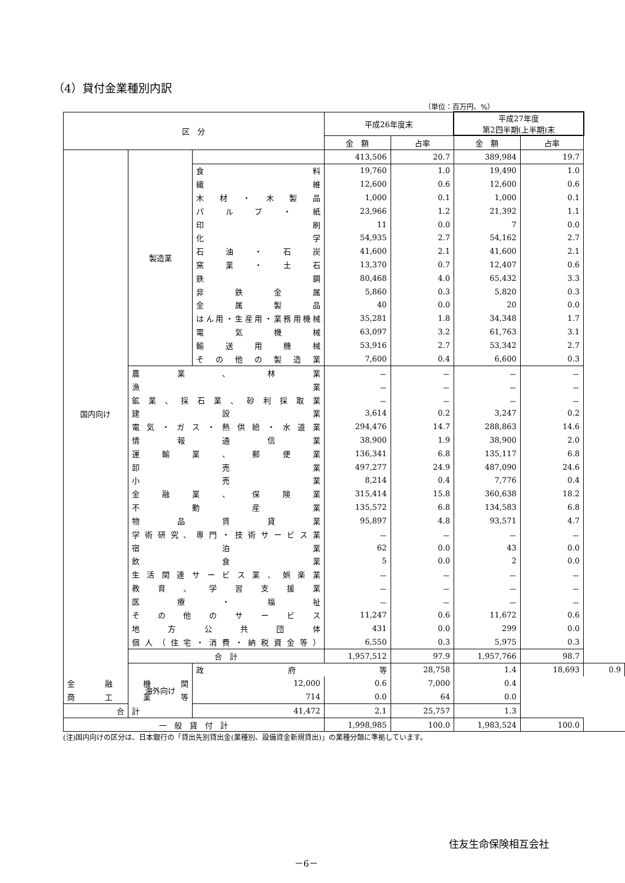（4）貸付金業種別内訳
（単位：百万円、%）
| 区 分 | | | 平成26年度末 | | 平成27年度 第2四半期(上半期)末 | | |
| --- | --- | --- | --- | --- | --- | --- | --- |
| | | | 金 額 | 占率 | 金 額 | 占率 | |
| 国内向け | 製造業 | | 413,506 | 20.7 | 389,984 | 19.7 | |
| | | 食料 | 19,760 | 1.0 | 19,490 | 1.0 | |
| | | 繊維 | 12,600 | 0.6 | 12,600 | 0.6 | |
| | | 木材・木製品 | 1,000 | 0.1 | 1,000 | 0.1 | |
| | | パルプ・紙 | 23,966 | 1.2 | 21,392 | 1.1 | |
| | | 印刷 | 11 | 0.0 | 7 | 0.0 | |
| | | 化学 | 54,935 | 2.7 | 54,162 | 2.7 | |
| | | 石油・石炭 | 41,600 | 2.1 | 41,600 | 2.1 | |
| | | 窯業・土石 | 13,370 | 0.7 | 12,407 | 0.6 | |
| | | 鉄鋼 | 80,468 | 4.0 | 65,432 | 3.3 | |
| | | 非鉄金属 | 5,860 | 0.3 | 5,820 | 0.3 | |
| | | 金属製品 | 40 | 0.0 | 20 | 0.0 | |
| | | はん用・生産用・業務用機械 | 35,281 | 1.8 | 34,348 | 1.7 | |
| | | 電気機械 | 63,097 | 3.2 | 61,763 | 3.1 | |
| | | 輸送用機械 | 53,916 | 2.7 | 53,342 | 2.7 | |
| | | その他の製造業 | 7,600 | 0.4 | 6,600 | 0.3 | |
| | 農業、林業 | | － | － | － | － | |
| | 漁業 | | － | － | － | － | |
| | 鉱業、採石業、砂利採取業 | | － | － | － | － | |
| | 建設業 | | 3,614 | 0.2 | 3,247 | 0.2 | |
| | 電気・ガス・熱供給・水道業 | | 294,476 | 14.7 | 288,863 | 14.6 | |
| | 情報通信業 | | 38,900 | 1.9 | 38,900 | 2.0 | |
| | 運輸業、郵便業 | | 136,341 | 6.8 | 135,117 | 6.8 | |
| | 卸売業 | | 497,277 | 24.9 | 487,090 | 24.6 | |
| | 小売業 | | 8,214 | 0.4 | 7,776 | 0.4 | |
| | 金融業、保険業 | | 315,414 | 15.8 | 360,638 | 18.2 | |
| | 不動産業 | | 135,572 | 6.8 | 134,583 | 6.8 | |
| | 物品賃貸業 | | 95,897 | 4.8 | 93,571 | 4.7 | |
| | 学術研究、専門・技術サービス業 | | － | － | － | － | |
| | 宿泊業 | | 62 | 0.0 | 43 | 0.0 | |
| | 飲食業 | | 5 | 0.0 | 2 | 0.0 | |
| | 生活関連サービス業、娯楽業 | | － | － | － | － | |
| | 教育、学習支援業 | | － | － | － | － | |
| | 医療・福祉 | | － | － | － | － | |
| | その他のサービス | | 11,247 | 0.6 | 11,672 | 0.6 | |
| | 地方公共団体 | | 431 | 0.0 | 299 | 0.0 | |
| | 個人（住宅・消費・納税資金等） | | 6,550 | 0.3 | 5,975 | 0.3 | |
| | 合 計 | | 1,957,512 | 97.9 | 1,957,766 | 98.7 | |
| | 海外向け | 政府等 | | 28,758 | 1.4 | 18,693 | 0.9 |
| 金融機関 | | 12,000 | 0.6 | 7,000 | 0.4 | | |
| 商工業等 | | 714 | 0.0 | 64 | 0.0 | | |
| 合 計 | | 41,472 | 2.1 | 25,757 | 1.3 | | |
| 一 般 貸 付 計 | | | 1,998,985 | 100.0 | 1,983,524 | 100.0 | |
(注)国内向けの区分は、日本銀行の「貸出先別貸出金(業種別、設備資金新規貸出)」の業種分類に準拠しています。
住友生命保険相互会社
－6－